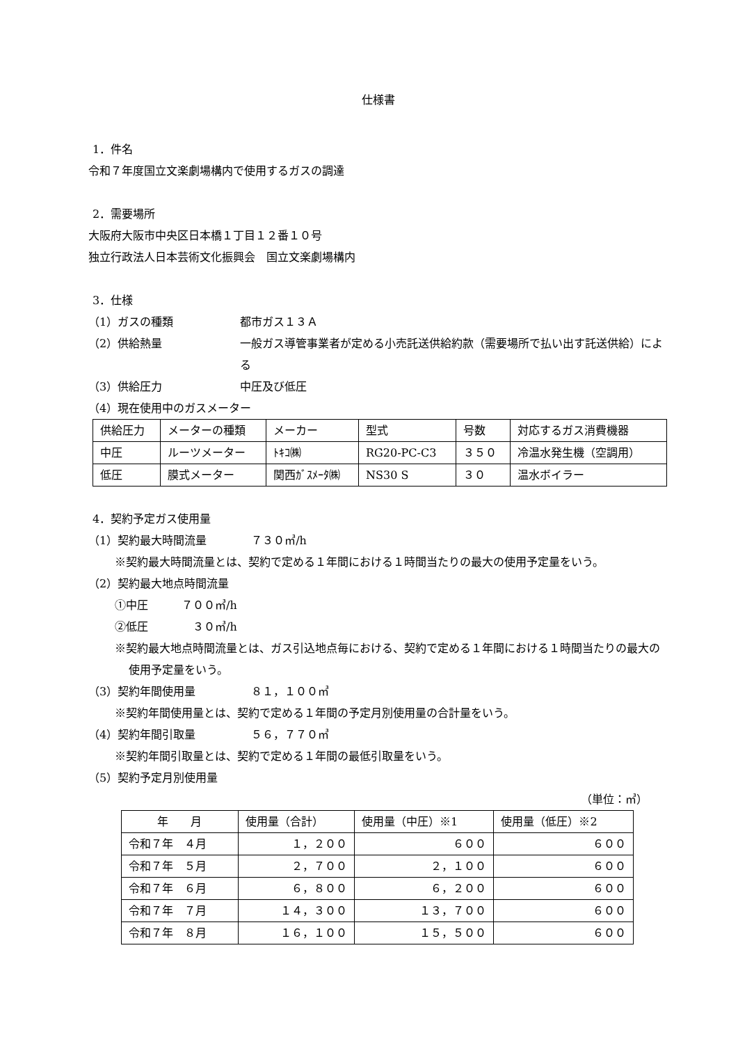仕様書
1．件名
令和７年度国立文楽劇場構内で使用するガスの調達
2．需要場所
大阪府大阪市中央区日本橋１丁目１２番１０号
独立行政法人日本芸術文化振興会　国立文楽劇場構内
3．仕様
（1）ガスの種類 都市ガス１３Ａ
（2）供給熱量 一般ガス導管事業者が定める小売託送供給約款（需要場所で払い出す託送供給）による
（3）供給圧力 中圧及び低圧
（4）現在使用中のガスメーター
| 供給圧力 | メーターの種類 | メーカー | 型式 | 号数 | 対応するガス消費機器 |
| 中圧 | ルーツメーター | ﾄｷｺ㈱ | RG20-PC-C3 | ３５０ | 冷温水発生機（空調用） |
| 低圧 | 膜式メーター | 関西ｶﾞｽﾒｰﾀ㈱ | NS30 S | ３０ | 温水ボイラー |
4．契約予定ガス使用量
（1）契約最大時間流量　　　　７３０㎥/h
※契約最大時間流量とは、契約で定める１年間における１時間当たりの最大の使用予定量をいう。
（2）契約最大地点時間流量
①中圧　　　７００㎥/h
②低圧　　　　３０㎥/h
※契約最大地点時間流量とは、ガス引込地点毎における、契約で定める１年間における１時間当たりの最大の使用予定量をいう。
（3）契約年間使用量　　　　　８１，１００㎥
※契約年間使用量とは、契約で定める１年間の予定月別使用量の合計量をいう。
（4）契約年間引取量　　　　　５６，７７０㎥
※契約年間引取量とは、契約で定める１年間の最低引取量をいう。
（5）契約予定月別使用量
（単位：㎥）
| 年 月 | 使用量（合計） | 使用量（中圧）※1 | 使用量（低圧）※2 |
| 令和７年 ４月 | １，２００ | ６００ | ６００ |
| 令和７年 ５月 | ２，７００ | ２，１００ | ６００ |
| 令和７年 ６月 | ６，８００ | ６，２００ | ６００ |
| 令和７年 ７月 | １４，３００ | １３，７００ | ６００ |
| 令和７年 ８月 | １６，１００ | １５，５００ | ６００ |